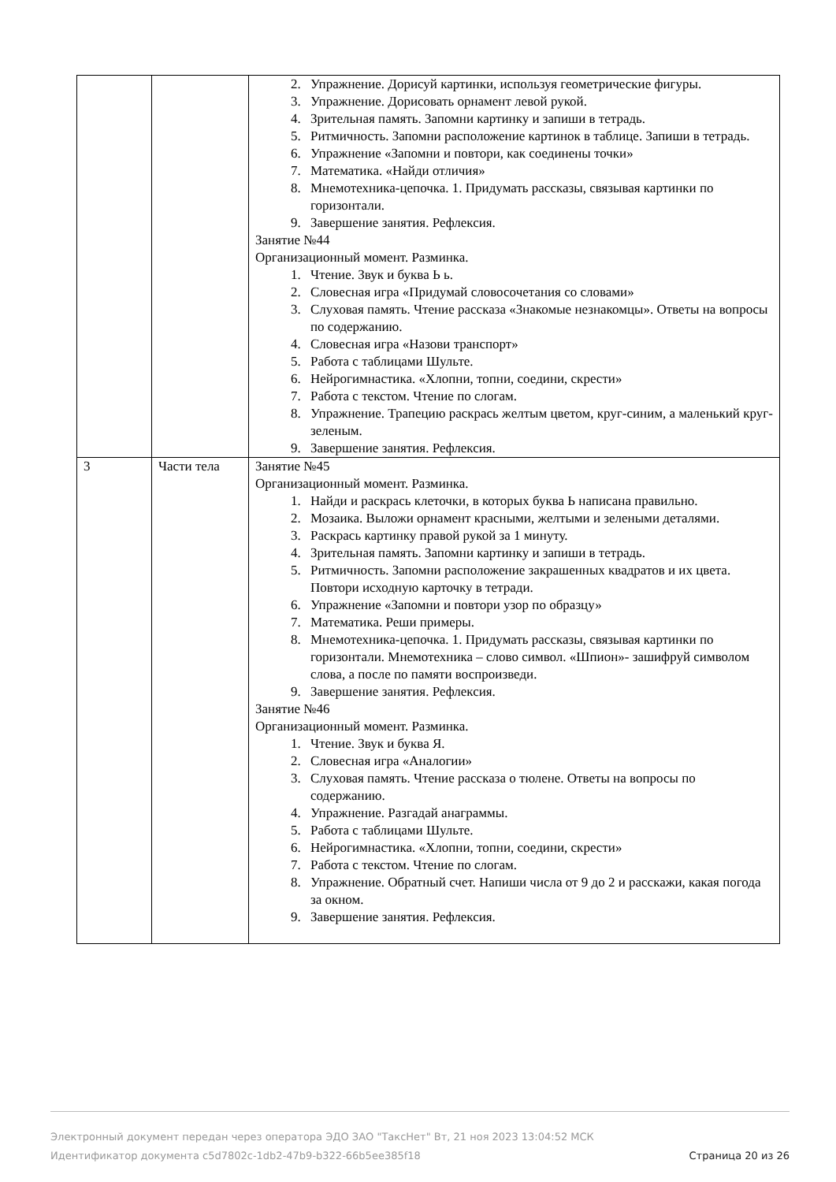| | | 2. Упражнение. Дорисуй картинки, используя геометрические фигуры. 3. Упражнение. Дорисовать орнамент левой рукой. 4. Зрительная память. Запомни картинку и запиши в тетрадь. 5. Ритмичность. Запомни расположение картинок в таблице. Запиши в тетрадь. 6. Упражнение «Запомни и повтори, как соединены точки» 7. Математика. «Найди отличия» 8. Мнемотехника-цепочка. 1. Придумать рассказы, связывая картинки по горизонтали. 9. Завершение занятия. Рефлексия. Занятие №44 Организационный момент. Разминка. 1. Чтение. Звук и буква Ь ь. 2. Словесная игра «Придумай словосочетания со словами» 3. Слуховая память. Чтение рассказа «Знакомые незнакомцы». Ответы на вопросы по содержанию. 4. Словесная игра «Назови транспорт» 5. Работа с таблицами Шульте. 6. Нейрогимнастика. «Хлопни, топни, соедини, скрести» 7. Работа с текстом. Чтение по слогам. 8. Упражнение. Трапецию раскрась желтым цветом, круг-синим, а маленький круг-зеленым. 9. Завершение занятия. Рефлексия. |
| 3 | Части тела | Занятие №45 Организационный момент. Разминка. 1. Найди и раскрась клеточки, в которых буква Ь написана правильно. 2. Мозаика. Выложи орнамент красными, желтыми и зелеными деталями. 3. Раскрась картинку правой рукой за 1 минуту. 4. Зрительная память. Запомни картинку и запиши в тетрадь. 5. Ритмичность. Запомни расположение закрашенных квадратов и их цвета. Повтори исходную карточку в тетради. 6. Упражнение «Запомни и повтори узор по образцу» 7. Математика. Реши примеры. 8. Мнемотехника-цепочка. 1. Придумать рассказы, связывая картинки по горизонтали. Мнемотехника – слово символ. «Шпион»- зашифруй символом слова, а после по памяти воспроизведи. 9. Завершение занятия. Рефлексия. Занятие №46 Организационный момент. Разминка. 1. Чтение. Звук и буква Я. 2. Словесная игра «Аналогии» 3. Слуховая память. Чтение рассказа о тюлене. Ответы на вопросы по содержанию. 4. Упражнение. Разгадай анаграммы. 5. Работа с таблицами Шульте. 6. Нейрогимнастика. «Хлопни, топни, соедини, скрести» 7. Работа с текстом. Чтение по слогам. 8. Упражнение. Обратный счет. Напиши числа от 9 до 2 и расскажи, какая погода за окном. 9. Завершение занятия. Рефлексия. |
Электронный документ передан через оператора ЭДО ЗАО "ТаксНет" Вт, 21 ноя 2023 13:04:52 МСК
Страница 20 из 26 Идентификатор документа c5d7802c-1db2-47b9-b322-66b5ee385f18